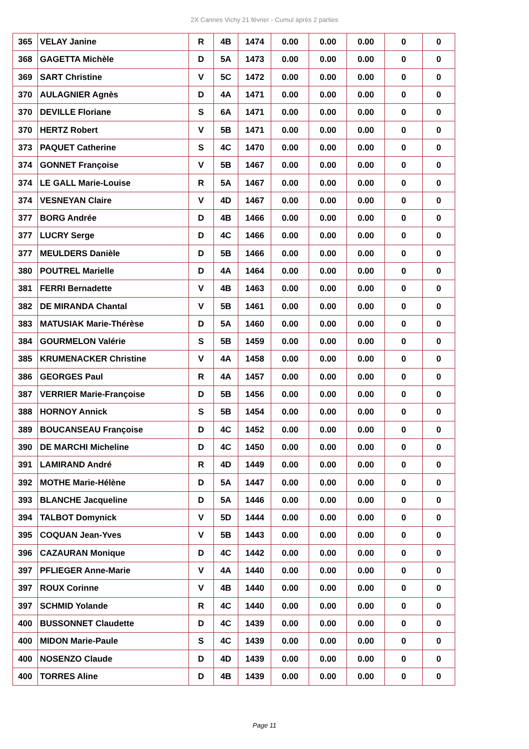2X Cannes Vichy 21 février - Cumul après 2 parties
| 365 | VELAY Janine | R | 4B | 1474 | 0.00 | 0.00 | 0.00 | 0 | 0 |
| 368 | GAGETTA Michèle | D | 5A | 1473 | 0.00 | 0.00 | 0.00 | 0 | 0 |
| 369 | SART Christine | V | 5C | 1472 | 0.00 | 0.00 | 0.00 | 0 | 0 |
| 370 | AULAGNIER Agnès | D | 4A | 1471 | 0.00 | 0.00 | 0.00 | 0 | 0 |
| 370 | DEVILLE Floriane | S | 6A | 1471 | 0.00 | 0.00 | 0.00 | 0 | 0 |
| 370 | HERTZ Robert | V | 5B | 1471 | 0.00 | 0.00 | 0.00 | 0 | 0 |
| 373 | PAQUET Catherine | S | 4C | 1470 | 0.00 | 0.00 | 0.00 | 0 | 0 |
| 374 | GONNET Françoise | V | 5B | 1467 | 0.00 | 0.00 | 0.00 | 0 | 0 |
| 374 | LE GALL Marie-Louise | R | 5A | 1467 | 0.00 | 0.00 | 0.00 | 0 | 0 |
| 374 | VESNEYAN Claire | V | 4D | 1467 | 0.00 | 0.00 | 0.00 | 0 | 0 |
| 377 | BORG Andrée | D | 4B | 1466 | 0.00 | 0.00 | 0.00 | 0 | 0 |
| 377 | LUCRY Serge | D | 4C | 1466 | 0.00 | 0.00 | 0.00 | 0 | 0 |
| 377 | MEULDERS Danièle | D | 5B | 1466 | 0.00 | 0.00 | 0.00 | 0 | 0 |
| 380 | POUTREL Marielle | D | 4A | 1464 | 0.00 | 0.00 | 0.00 | 0 | 0 |
| 381 | FERRI Bernadette | V | 4B | 1463 | 0.00 | 0.00 | 0.00 | 0 | 0 |
| 382 | DE MIRANDA Chantal | V | 5B | 1461 | 0.00 | 0.00 | 0.00 | 0 | 0 |
| 383 | MATUSIAK Marie-Thérèse | D | 5A | 1460 | 0.00 | 0.00 | 0.00 | 0 | 0 |
| 384 | GOURMELON Valérie | S | 5B | 1459 | 0.00 | 0.00 | 0.00 | 0 | 0 |
| 385 | KRUMENACKER Christine | V | 4A | 1458 | 0.00 | 0.00 | 0.00 | 0 | 0 |
| 386 | GEORGES Paul | R | 4A | 1457 | 0.00 | 0.00 | 0.00 | 0 | 0 |
| 387 | VERRIER Marie-Françoise | D | 5B | 1456 | 0.00 | 0.00 | 0.00 | 0 | 0 |
| 388 | HORNOY Annick | S | 5B | 1454 | 0.00 | 0.00 | 0.00 | 0 | 0 |
| 389 | BOUCANSEAU Françoise | D | 4C | 1452 | 0.00 | 0.00 | 0.00 | 0 | 0 |
| 390 | DE MARCHI Micheline | D | 4C | 1450 | 0.00 | 0.00 | 0.00 | 0 | 0 |
| 391 | LAMIRAND André | R | 4D | 1449 | 0.00 | 0.00 | 0.00 | 0 | 0 |
| 392 | MOTHE Marie-Hélène | D | 5A | 1447 | 0.00 | 0.00 | 0.00 | 0 | 0 |
| 393 | BLANCHE Jacqueline | D | 5A | 1446 | 0.00 | 0.00 | 0.00 | 0 | 0 |
| 394 | TALBOT Domynick | V | 5D | 1444 | 0.00 | 0.00 | 0.00 | 0 | 0 |
| 395 | COQUAN Jean-Yves | V | 5B | 1443 | 0.00 | 0.00 | 0.00 | 0 | 0 |
| 396 | CAZAURAN Monique | D | 4C | 1442 | 0.00 | 0.00 | 0.00 | 0 | 0 |
| 397 | PFLIEGER Anne-Marie | V | 4A | 1440 | 0.00 | 0.00 | 0.00 | 0 | 0 |
| 397 | ROUX Corinne | V | 4B | 1440 | 0.00 | 0.00 | 0.00 | 0 | 0 |
| 397 | SCHMID Yolande | R | 4C | 1440 | 0.00 | 0.00 | 0.00 | 0 | 0 |
| 400 | BUSSONNET Claudette | D | 4C | 1439 | 0.00 | 0.00 | 0.00 | 0 | 0 |
| 400 | MIDON Marie-Paule | S | 4C | 1439 | 0.00 | 0.00 | 0.00 | 0 | 0 |
| 400 | NOSENZO Claude | D | 4D | 1439 | 0.00 | 0.00 | 0.00 | 0 | 0 |
| 400 | TORRES Aline | D | 4B | 1439 | 0.00 | 0.00 | 0.00 | 0 | 0 |
Page 11